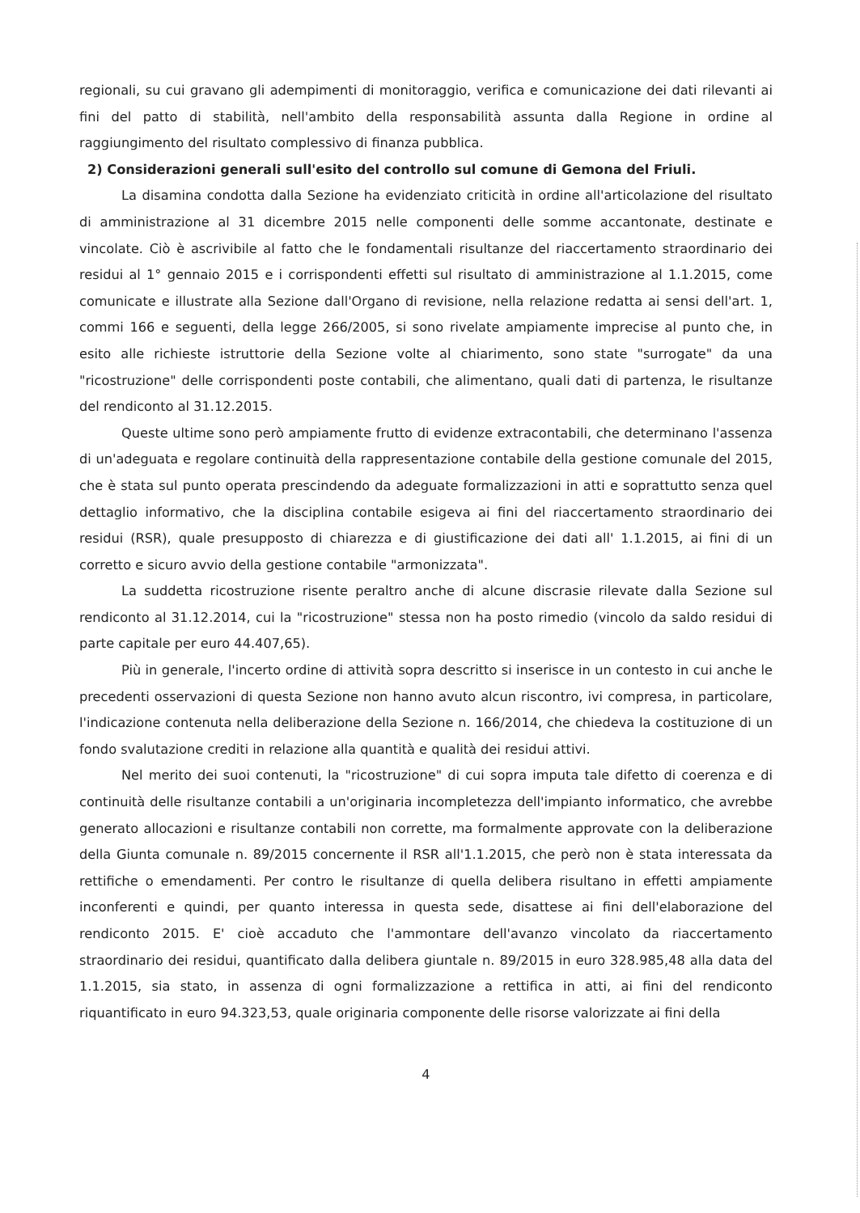regionali, su cui gravano gli adempimenti di monitoraggio, verifica e comunicazione dei dati rilevanti ai fini del patto di stabilità, nell'ambito della responsabilità assunta dalla Regione in ordine al raggiungimento del risultato complessivo di finanza pubblica.
2) Considerazioni generali sull'esito del controllo sul comune di Gemona del Friuli.
La disamina condotta dalla Sezione ha evidenziato criticità in ordine all'articolazione del risultato di amministrazione al 31 dicembre 2015 nelle componenti delle somme accantonate, destinate e vincolate. Ciò è ascrivibile al fatto che le fondamentali risultanze del riaccertamento straordinario dei residui al 1° gennaio 2015 e i corrispondenti effetti sul risultato di amministrazione al 1.1.2015, come comunicate e illustrate alla Sezione dall'Organo di revisione, nella relazione redatta ai sensi dell'art. 1, commi 166 e seguenti, della legge 266/2005, si sono rivelate ampiamente imprecise al punto che, in esito alle richieste istruttorie della Sezione volte al chiarimento, sono state "surrogate" da una "ricostruzione" delle corrispondenti poste contabili, che alimentano, quali dati di partenza, le risultanze del rendiconto al 31.12.2015.
Queste ultime sono però ampiamente frutto di evidenze extracontabili, che determinano l'assenza di un'adeguata e regolare continuità della rappresentazione contabile della gestione comunale del 2015, che è stata sul punto operata prescindendo da adeguate formalizzazioni in atti e soprattutto senza quel dettaglio informativo, che la disciplina contabile esigeva ai fini del riaccertamento straordinario dei residui (RSR), quale presupposto di chiarezza e di giustificazione dei dati all' 1.1.2015, ai fini di un corretto e sicuro avvio della gestione contabile "armonizzata".
La suddetta ricostruzione risente peraltro anche di alcune discrasie rilevate dalla Sezione sul rendiconto al 31.12.2014, cui la "ricostruzione" stessa non ha posto rimedio (vincolo da saldo residui di parte capitale per euro 44.407,65).
Più in generale, l'incerto ordine di attività sopra descritto si inserisce in un contesto in cui anche le precedenti osservazioni di questa Sezione non hanno avuto alcun riscontro, ivi compresa, in particolare, l'indicazione contenuta nella deliberazione della Sezione n. 166/2014, che chiedeva la costituzione di un fondo svalutazione crediti in relazione alla quantità e qualità dei residui attivi.
Nel merito dei suoi contenuti, la "ricostruzione" di cui sopra imputa tale difetto di coerenza e di continuità delle risultanze contabili a un'originaria incompletezza dell'impianto informatico, che avrebbe generato allocazioni e risultanze contabili non corrette, ma formalmente approvate con la deliberazione della Giunta comunale n. 89/2015 concernente il RSR all'1.1.2015, che però non è stata interessata da rettifiche o emendamenti. Per contro le risultanze di quella delibera risultano in effetti ampiamente inconferenti e quindi, per quanto interessa in questa sede, disattese ai fini dell'elaborazione del rendiconto 2015. E' cioè accaduto che l'ammontare dell'avanzo vincolato da riaccertamento straordinario dei residui, quantificato dalla delibera giuntale n. 89/2015 in euro 328.985,48 alla data del 1.1.2015, sia stato, in assenza di ogni formalizzazione a rettifica in atti, ai fini del rendiconto riquantificato in euro 94.323,53, quale originaria componente delle risorse valorizzate ai fini della
4